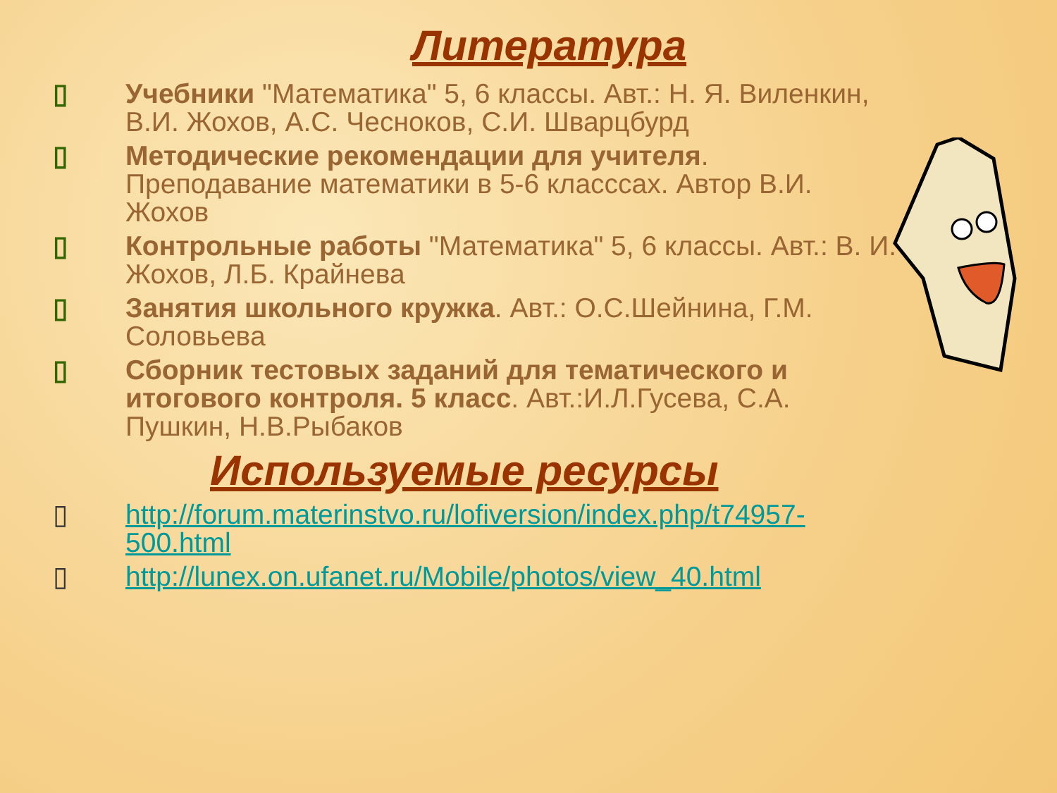Литература
▯ Учебники "Математика" 5, 6 классы. Авт.: Н. Я. Виленкин, В.И. Жохов, А.С. Чесноков, С.И. Шварцбурд
▯ Методические рекомендации для учителя. Преподавание математики в 5-6 класссах. Автор В.И. Жохов
▯ Контрольные работы "Математика" 5, 6 классы. Авт.: В. И. Жохов, Л.Б. Крайнева
▯ Занятия школьного кружка. Авт.: О.С.Шейнина, Г.М. Соловьева
▯ Сборник тестовых заданий для тематического и итогового контроля. 5 класс. Авт.:И.Л.Гусева, С.А. Пушкин, Н.В.Рыбаков
Используемые ресурсы
▯ http://forum.materinstvo.ru/lofiversion/index.php/t74957-500.html
▯ http://lunex.on.ufanet.ru/Mobile/photos/view_40.html